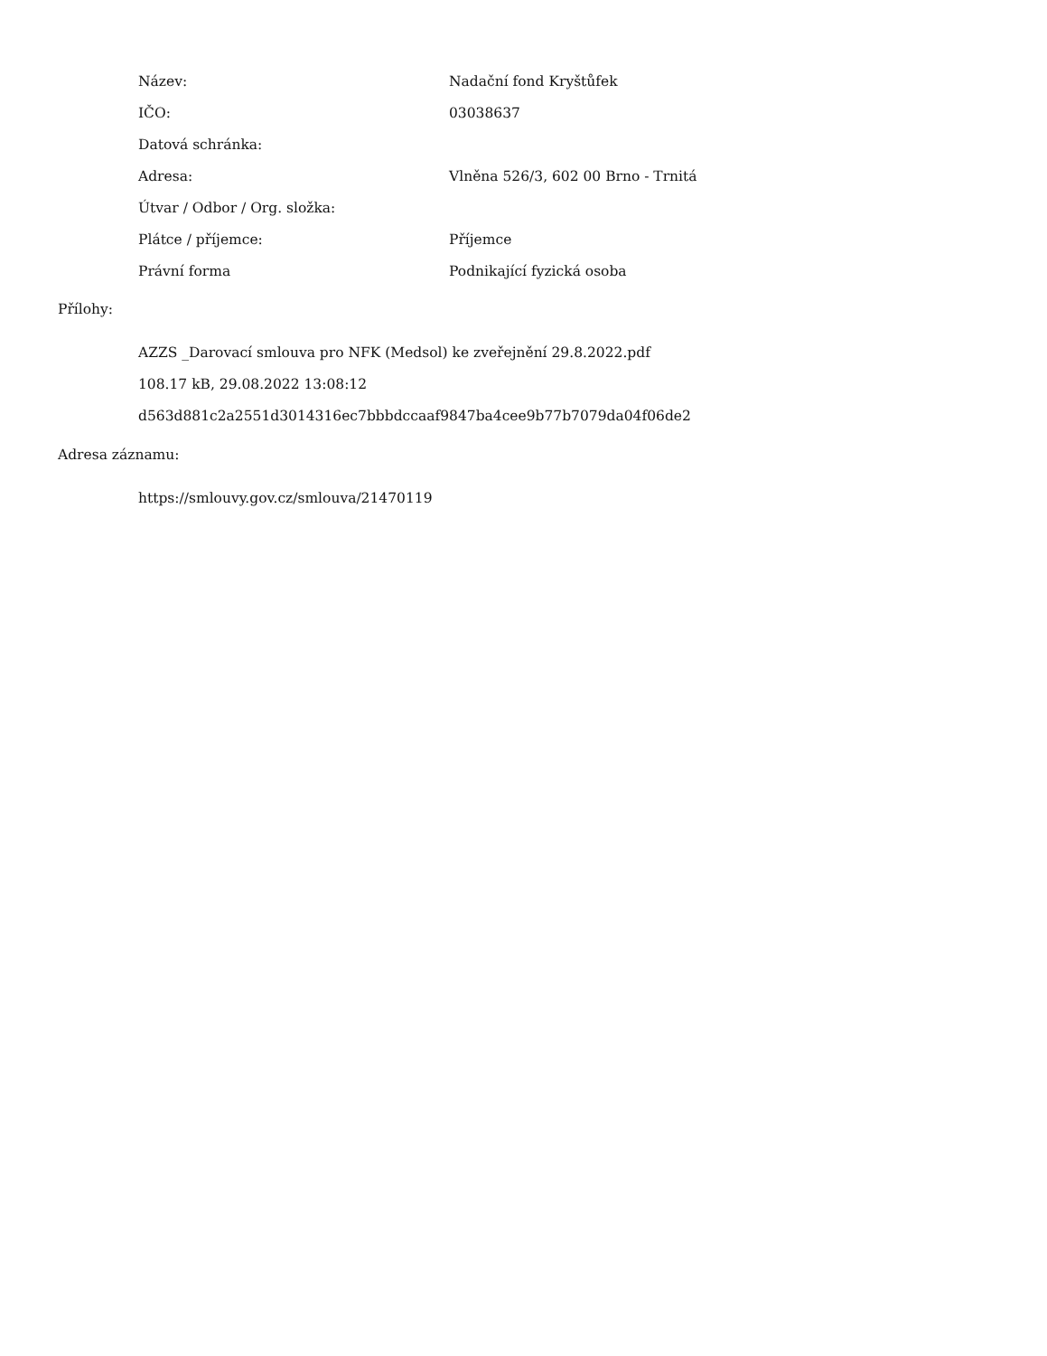| Název: | Nadační fond Kryštůfek |
| IČO: | 03038637 |
| Datová schránka: | |
| Adresa: | Vlněna 526/3, 602 00 Brno - Trnitá |
| Útvar / Odbor / Org. složka: | |
| Plátce / příjemce: | Příjemce |
| Právní forma | Podnikající fyzická osoba |
Přílohy:
AZZS _Darovací smlouva pro NFK (Medsol) ke zveřejnění 29.8.2022.pdf
108.17 kB, 29.08.2022 13:08:12
d563d881c2a2551d3014316ec7bbbdccaaf9847ba4cee9b77b7079da04f06de2
Adresa záznamu:
https://smlouvy.gov.cz/smlouva/21470119